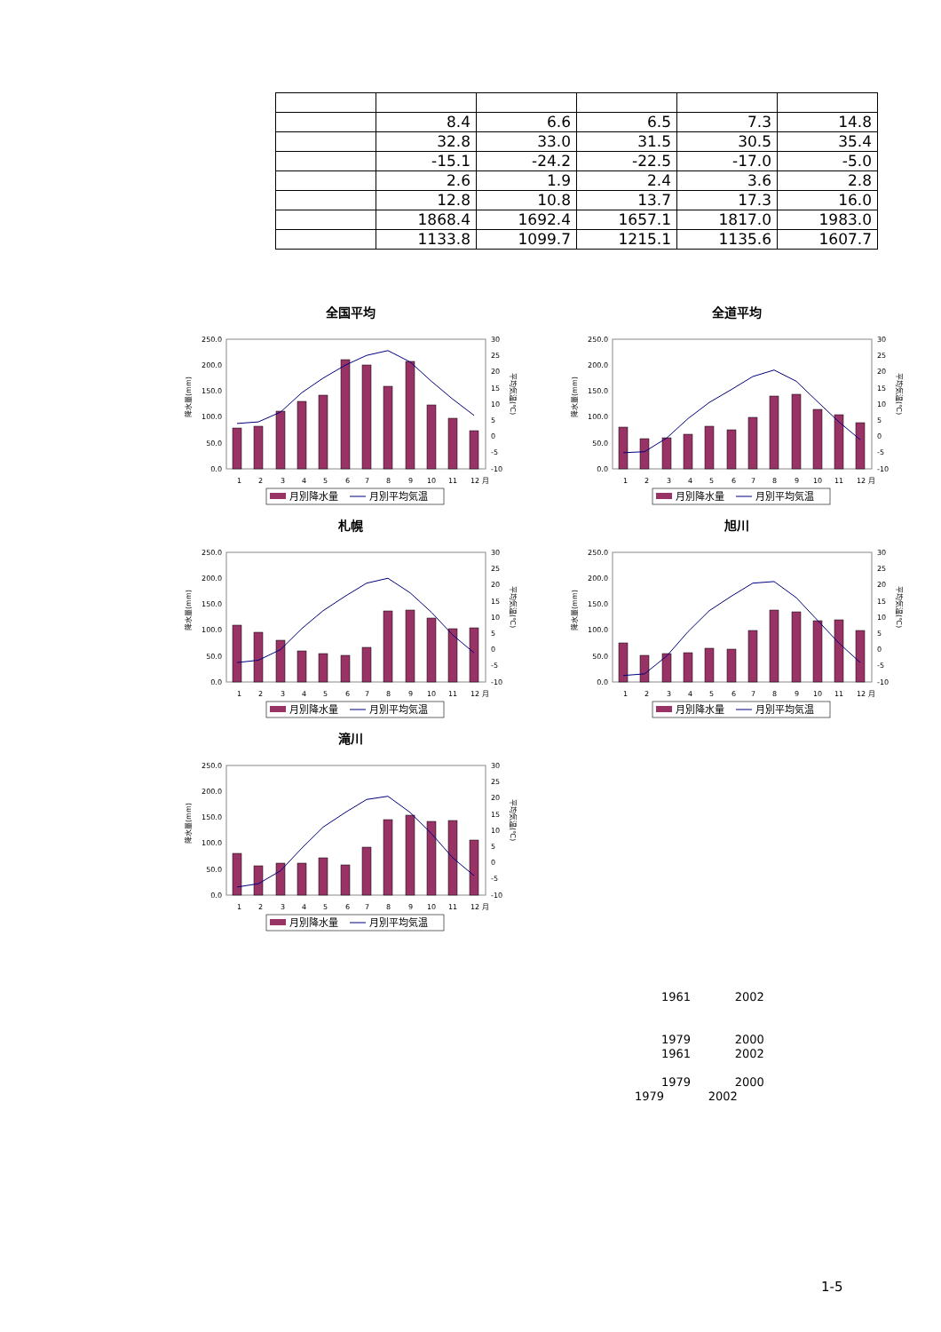| | 8.4 | 6.6 | 6.5 | 7.3 | 14.8 |
| | 32.8 | 33.0 | 31.5 | 30.5 | 35.4 |
| | -15.1 | -24.2 | -22.5 | -17.0 | -5.0 |
| | 2.6 | 1.9 | 2.4 | 3.6 | 2.8 |
| | 12.8 | 10.8 | 13.7 | 17.3 | 16.0 |
| | 1868.4 | 1692.4 | 1657.1 | 1817.0 | 1983.0 |
| | 1133.8 | 1099.7 | 1215.1 | 1135.6 | 1607.7 |
全国平均
250.0
200.0
150.0
100.0
50.0
0.0
30
25
20
15
10
5
0
-5
-10
1
2
3
4
5
6
7
8
9
10
11
12 月
降水量(mm)
平均気温(℃)
月別降水量
月別平均気温
全道平均
250.0
200.0
150.0
100.0
50.0
0.0
30
25
20
15
10
5
0
-5
-10
1
2
3
4
5
6
7
8
9
10
11
12 月
降水量(mm)
平均気温(℃)
月別降水量
月別平均気温
札幌
250.0
200.0
150.0
100.0
50.0
0.0
30
25
20
15
10
5
0
-5
-10
1
2
3
4
5
6
7
8
9
10
11
12 月
降水量(mm)
平均気温(℃)
月別降水量
月別平均気温
旭川
250.0
200.0
150.0
100.0
50.0
0.0
30
25
20
15
10
5
0
-5
-10
1
2
3
4
5
6
7
8
9
10
11
12 月
降水量(mm)
平均気温(℃)
月別降水量
月別平均気温
滝川
250.0
200.0
150.0
100.0
50.0
0.0
30
25
20
15
10
5
0
-5
-10
1
2
3
4
5
6
7
8
9
10
11
12 月
降水量(mm)
平均気温(℃)
月別降水量
月別平均気温
1961 2002
1979 2000
1961 2002
1979 2000
1979 2002
1-5